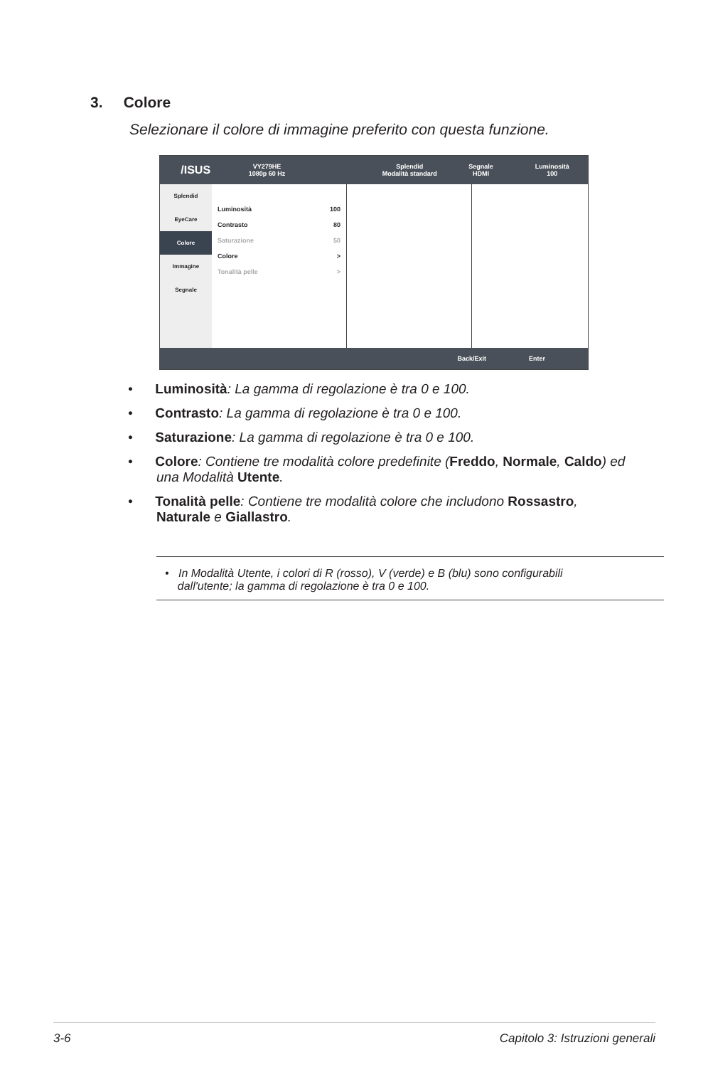3. Colore
Selezionare il colore di immagine preferito con questa funzione.
/ISUS
VY279HE
1080p 60 Hz
Splendid
Modalità standard
Segnale
HDMI
Luminosità
100
Splendid
EyeCare
Colore
Immagine
Segnale
Luminosità 100
Contrasto 80
Saturazione 50
Colore >
Tonalità pelle >
Back/Exit Enter
• Luminosità: La gamma di regolazione è tra 0 e 100.
• Contrasto: La gamma di regolazione è tra 0 e 100.
• Saturazione: La gamma di regolazione è tra 0 e 100.
• Colore: Contiene tre modalità colore predefinite (Freddo, Normale, Caldo) ed una Modalità Utente.
• Tonalità pelle: Contiene tre modalità colore che includono Rossastro, Naturale e Giallastro.
• In Modalità Utente, i colori di R (rosso), V (verde) e B (blu) sono configurabili
dall'utente; la gamma di regolazione è tra 0 e 100.
3-6 Capitolo 3: Istruzioni generali